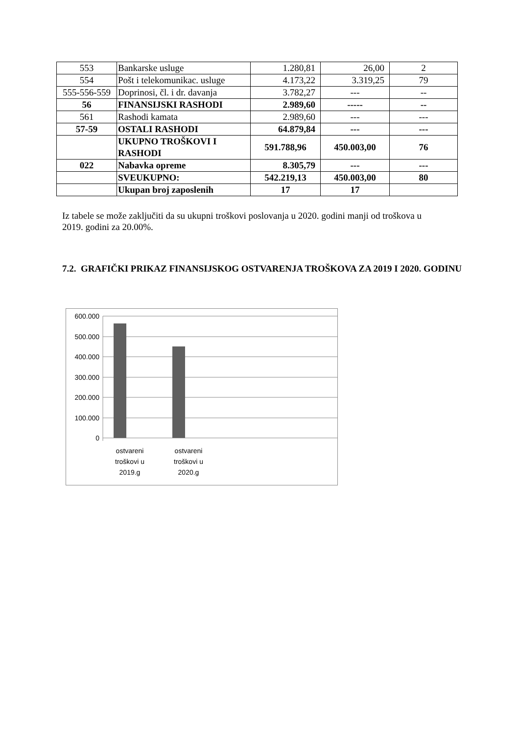| 553 | Bankarske usluge | 1.280,81 | 26,00 | 2 |
| 554 | Pošt i telekomunikac. usluge | 4.173,22 | 3.319,25 | 79 |
| 555-556-559 | Doprinosi, čl. i dr. davanja | 3.782,27 | --- | -- |
| 56 | FINANSIJSKI RASHODI | 2.989,60 | ----- | -- |
| 561 | Rashodi kamata | 2.989,60 | --- | --- |
| 57-59 | OSTALI RASHODI | 64.879,84 | --- | --- |
| | UKUPNO TROŠKOVI I RASHODI | 591.788,96 | 450.003,00 | 76 |
| 022 | Nabavka opreme | 8.305,79 | --- | --- |
| | SVEUKUPNO: | 542.219,13 | 450.003,00 | 80 |
| | Ukupan broj zaposlenih | 17 | 17 | |
Iz tabele se može zaključiti da su ukupni troškovi poslovanja u 2020. godini manji od troškova u 2019. godini za 20.00%.
7.2. GRAFIČKI PRIKAZ FINANSIJSKOG OSTVARENJA TROŠKOVA ZA 2019 I 2020. GODINU
600.000
500.000
400.000
300.000
200.000
100.000
0
ostvareni
troškovi u
2019.g
ostvareni
troškovi u
2020.g